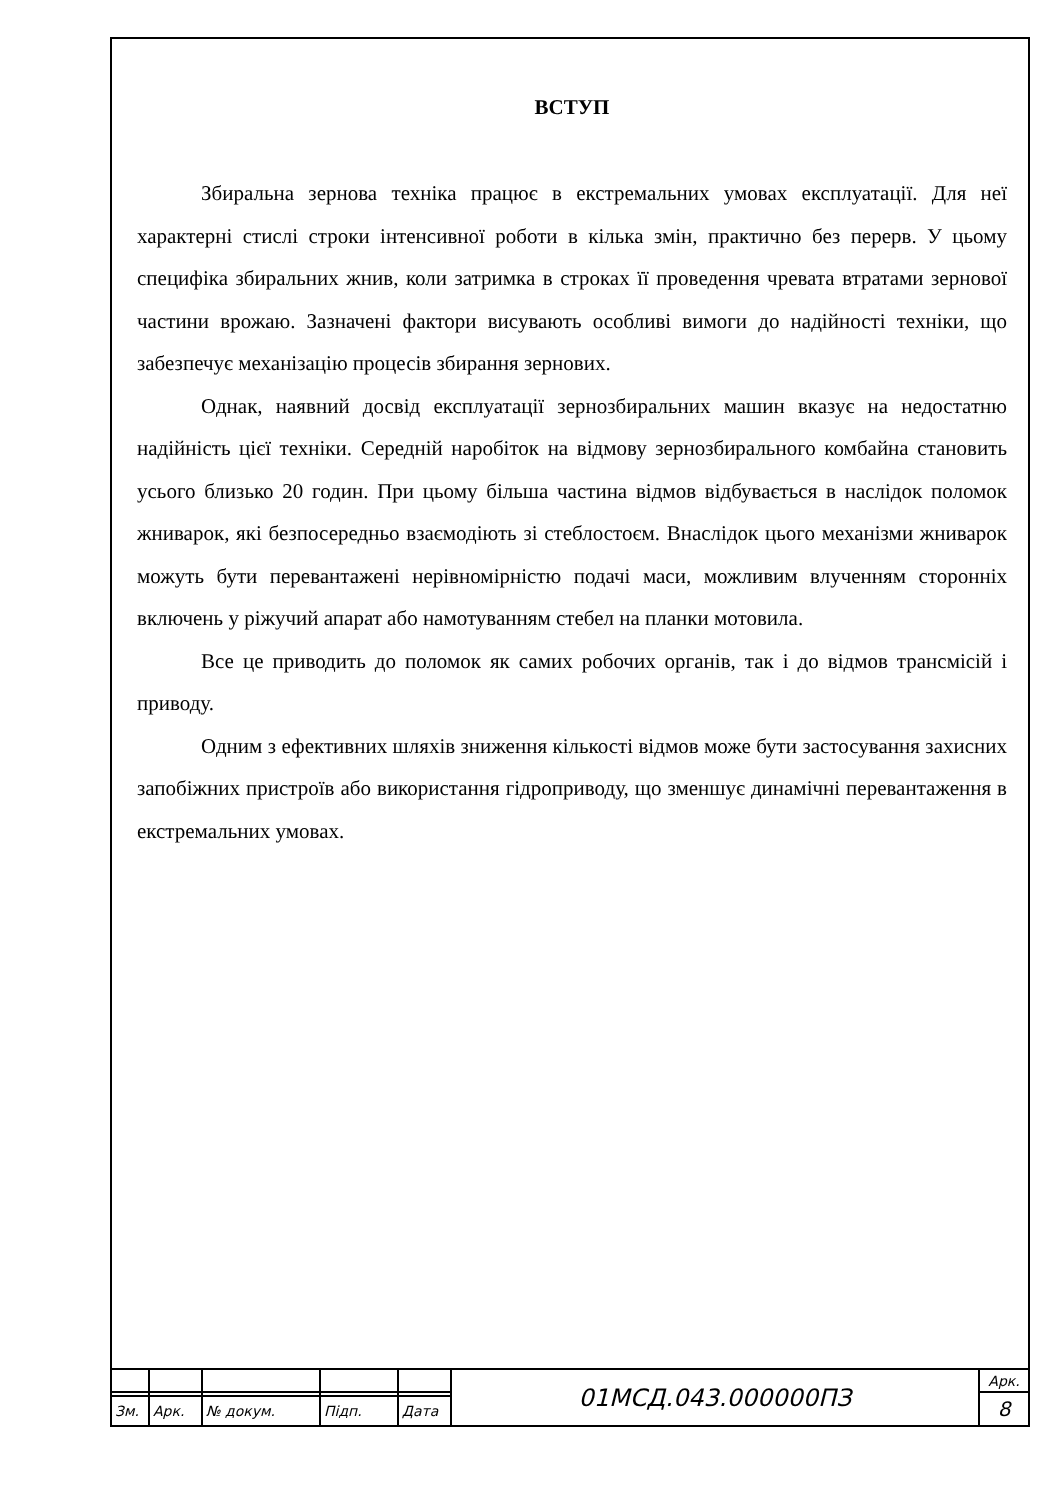ВСТУП
Збиральна зернова техніка працює в екстремальних умовах експлуатації. Для неї характерні стислі строки інтенсивної роботи в кілька змін, практично без перерв. У цьому специфіка збиральних жнив, коли затримка в строках її проведення чревата втратами зернової частини врожаю. Зазначені фактори висувають особливі вимоги до надійності техніки, що забезпечує механізацію процесів збирання зернових.
Однак, наявний досвід експлуатації зернозбиральних машин вказує на недостатню надійність цієї техніки. Середній наробіток на відмову зернозбирального комбайна становить усього близько 20 годин. При цьому більша частина відмов відбувається в наслідок поломок жниварок, які безпосередньо взаємодіють зі стеблостоєм. Внаслідок цього механізми жниварок можуть бути перевантажені нерівномірністю подачі маси, можливим влученням сторонніх включень у ріжучий апарат або намотуванням стебел на планки мотовила.
Все це приводить до поломок як самих робочих органів, так і до відмов трансмісій і приводу.
Одним з ефективних шляхів зниження кількості відмов може бути застосування захисних запобіжних пристроїв або використання гідроприводу, що зменшує динамічні перевантаження в екстремальних умовах.
| | | | | | 01МСД.043.000000ПЗ | Арк. |
| | | | | | | 8 |
| Зм. | Арк. | № докум. | Підп. | Дата | | |